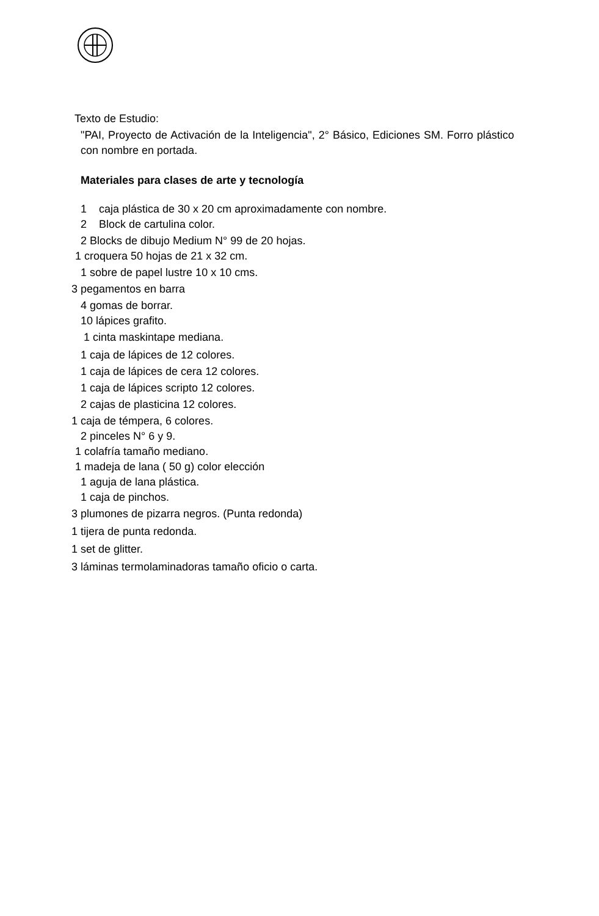Texto de Estudio:
"PAI, Proyecto de Activación de la Inteligencia", 2° Básico, Ediciones SM. Forro plástico con nombre en portada.
Materiales para clases de arte y tecnología
1 caja plástica de 30 x 20 cm aproximadamente con nombre.
2 Block de cartulina color.
2 Blocks de dibujo Medium N° 99 de 20 hojas.
1 croquera 50 hojas de 21 x 32 cm.
1 sobre de papel lustre 10 x 10 cms.
3 pegamentos en barra
4 gomas de borrar.
10 lápices grafito.
1 cinta maskintape mediana.
1 caja de lápices de 12 colores.
1 caja de lápices de cera 12 colores.
1 caja de lápices scripto 12 colores.
2 cajas de plasticina 12 colores.
1 caja de témpera, 6 colores.
2 pinceles N° 6 y 9.
1 colafría tamaño mediano.
1 madeja de lana ( 50 g) color elección
1 aguja de lana plástica.
1 caja de pinchos.
3 plumones de pizarra negros. (Punta redonda)
1 tijera de punta redonda.
1 set de glitter.
3 láminas termolaminadoras tamaño oficio o carta.